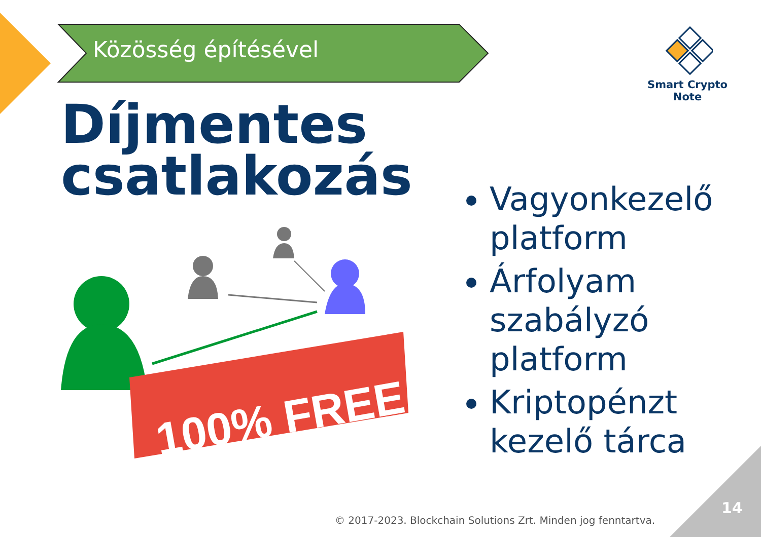100% FREE
Közösség építésével
Smart Crypto Note
Díjmentes
csatlakozás
Vagyonkezelő platform
Árfolyam szabályzó platform
Kriptopénzt kezelő tárca
© 2017-2023. Blockchain Solutions Zrt. Minden jog fenntartva.
14